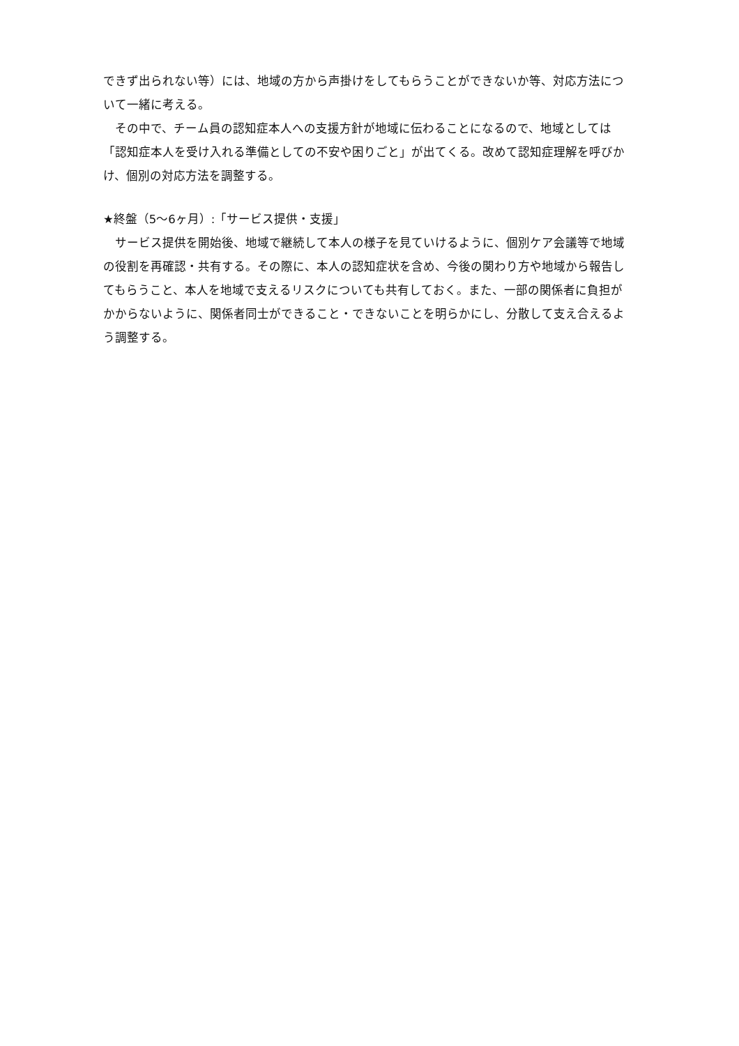できず出られない等）には、地域の方から声掛けをしてもらうことができないか等、対応方法について一緒に考える。
その中で、チーム員の認知症本人への支援方針が地域に伝わることになるので、地域としては「認知症本人を受け入れる準備としての不安や困りごと」が出てくる。改めて認知症理解を呼びかけ、個別の対応方法を調整する。
★終盤（5〜6ヶ月）:「サービス提供・支援」
サービス提供を開始後、地域で継続して本人の様子を見ていけるように、個別ケア会議等で地域の役割を再確認・共有する。その際に、本人の認知症状を含め、今後の関わり方や地域から報告してもらうこと、本人を地域で支えるリスクについても共有しておく。また、一部の関係者に負担がかからないように、関係者同士ができること・できないことを明らかにし、分散して支え合えるよう調整する。